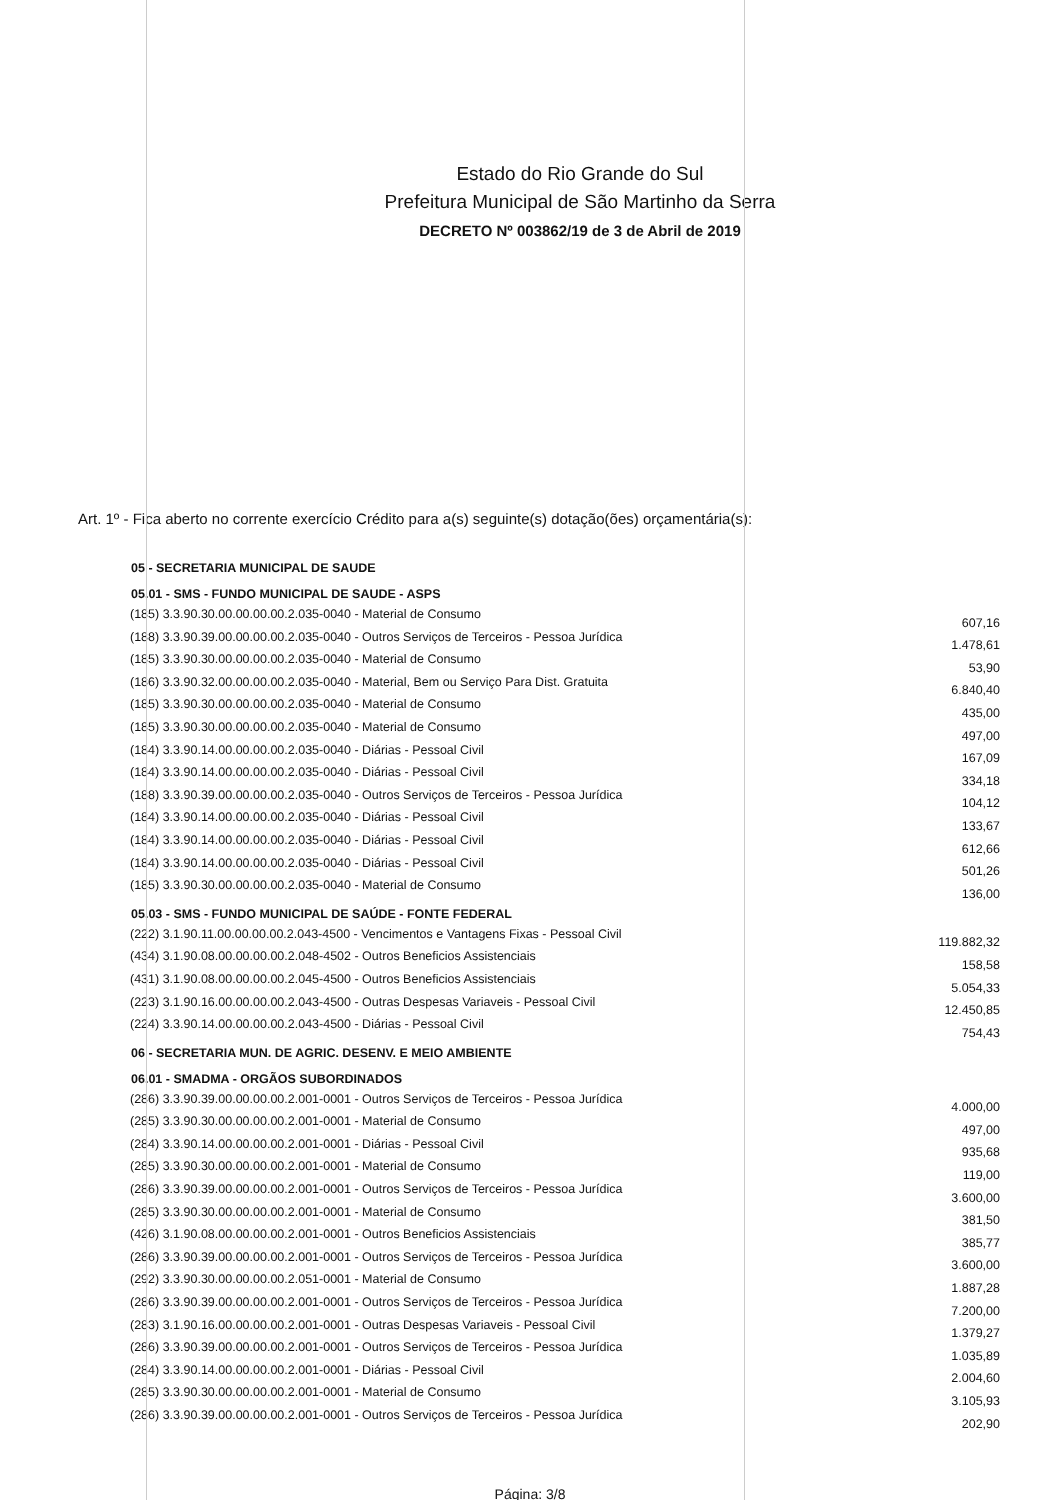Estado do Rio Grande do Sul
Prefeitura Municipal de São Martinho da Serra
DECRETO Nº 003862/19 de 3 de Abril de 2019
Art. 1º - Fica aberto no corrente exercício Crédito para a(s) seguinte(s) dotação(ões) orçamentária(s):
| 05 - SECRETARIA MUNICIPAL DE SAUDE | |
| --- | --- |
| 05.01 - SMS - FUNDO MUNICIPAL DE SAUDE - ASPS | |
| (185) 3.3.90.30.00.00.00.00.2.035-0040 - Material de Consumo | 607,16 |
| (188) 3.3.90.39.00.00.00.00.2.035-0040 - Outros Serviços de Terceiros - Pessoa Jurídica | 1.478,61 |
| (185) 3.3.90.30.00.00.00.00.2.035-0040 - Material de Consumo | 53,90 |
| (186) 3.3.90.32.00.00.00.00.2.035-0040 - Material, Bem ou Serviço Para Dist. Gratuita | 6.840,40 |
| (185) 3.3.90.30.00.00.00.00.2.035-0040 - Material de Consumo | 435,00 |
| (185) 3.3.90.30.00.00.00.00.2.035-0040 - Material de Consumo | 497,00 |
| (184) 3.3.90.14.00.00.00.00.2.035-0040 - Diárias - Pessoal Civil | 167,09 |
| (184) 3.3.90.14.00.00.00.00.2.035-0040 - Diárias - Pessoal Civil | 334,18 |
| (188) 3.3.90.39.00.00.00.00.2.035-0040 - Outros Serviços de Terceiros - Pessoa Jurídica | 104,12 |
| (184) 3.3.90.14.00.00.00.00.2.035-0040 - Diárias - Pessoal Civil | 133,67 |
| (184) 3.3.90.14.00.00.00.00.2.035-0040 - Diárias - Pessoal Civil | 612,66 |
| (184) 3.3.90.14.00.00.00.00.2.035-0040 - Diárias - Pessoal Civil | 501,26 |
| (185) 3.3.90.30.00.00.00.00.2.035-0040 - Material de Consumo | 136,00 |
| 05.03 - SMS - FUNDO MUNICIPAL DE SAÚDE - FONTE FEDERAL | |
| (222) 3.1.90.11.00.00.00.00.2.043-4500 - Vencimentos e Vantagens Fixas - Pessoal Civil | 119.882,32 |
| (434) 3.1.90.08.00.00.00.00.2.048-4502 - Outros Beneficios Assistenciais | 158,58 |
| (431) 3.1.90.08.00.00.00.00.2.045-4500 - Outros Beneficios Assistenciais | 5.054,33 |
| (223) 3.1.90.16.00.00.00.00.2.043-4500 - Outras Despesas Variaveis - Pessoal Civil | 12.450,85 |
| (224) 3.3.90.14.00.00.00.00.2.043-4500 - Diárias - Pessoal Civil | 754,43 |
| 06 - SECRETARIA MUN. DE AGRIC. DESENV. E MEIO AMBIENTE | |
| 06.01 - SMADMA - ORGÃOS SUBORDINADOS | |
| (286) 3.3.90.39.00.00.00.00.2.001-0001 - Outros Serviços de Terceiros - Pessoa Jurídica | 4.000,00 |
| (285) 3.3.90.30.00.00.00.00.2.001-0001 - Material de Consumo | 497,00 |
| (284) 3.3.90.14.00.00.00.00.2.001-0001 - Diárias - Pessoal Civil | 935,68 |
| (285) 3.3.90.30.00.00.00.00.2.001-0001 - Material de Consumo | 119,00 |
| (286) 3.3.90.39.00.00.00.00.2.001-0001 - Outros Serviços de Terceiros - Pessoa Jurídica | 3.600,00 |
| (285) 3.3.90.30.00.00.00.00.2.001-0001 - Material de Consumo | 381,50 |
| (426) 3.1.90.08.00.00.00.00.2.001-0001 - Outros Beneficios Assistenciais | 385,77 |
| (286) 3.3.90.39.00.00.00.00.2.001-0001 - Outros Serviços de Terceiros - Pessoa Jurídica | 3.600,00 |
| (292) 3.3.90.30.00.00.00.00.2.051-0001 - Material de Consumo | 1.887,28 |
| (286) 3.3.90.39.00.00.00.00.2.001-0001 - Outros Serviços de Terceiros - Pessoa Jurídica | 7.200,00 |
| (283) 3.1.90.16.00.00.00.00.2.001-0001 - Outras Despesas Variaveis - Pessoal Civil | 1.379,27 |
| (286) 3.3.90.39.00.00.00.00.2.001-0001 - Outros Serviços de Terceiros - Pessoa Jurídica | 1.035,89 |
| (284) 3.3.90.14.00.00.00.00.2.001-0001 - Diárias - Pessoal Civil | 2.004,60 |
| (285) 3.3.90.30.00.00.00.00.2.001-0001 - Material de Consumo | 3.105,93 |
| (286) 3.3.90.39.00.00.00.00.2.001-0001 - Outros Serviços de Terceiros - Pessoa Jurídica | 202,90 |
Página: 3/8